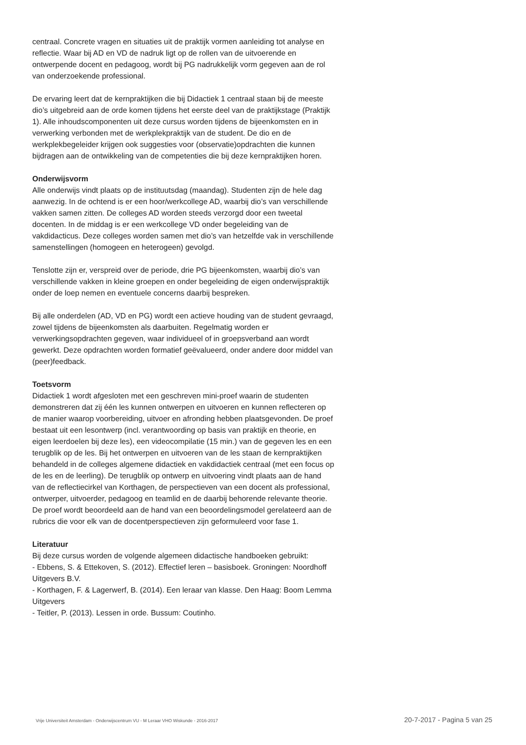centraal. Concrete vragen en situaties uit de praktijk vormen aanleiding tot analyse en reflectie. Waar bij AD en VD de nadruk ligt op de rollen van de uitvoerende en ontwerpende docent en pedagoog, wordt bij PG nadrukkelijk vorm gegeven aan de rol van onderzoekende professional.
De ervaring leert dat de kernpraktijken die bij Didactiek 1 centraal staan bij de meeste dio’s uitgebreid aan de orde komen tijdens het eerste deel van de praktijkstage (Praktijk 1). Alle inhoudscomponenten uit deze cursus worden tijdens de bijeenkomsten en in verwerking verbonden met de werkplekpraktijk van de student. De dio en de werkplekbegeleider krijgen ook suggesties voor (observatie)opdrachten die kunnen bijdragen aan de ontwikkeling van de competenties die bij deze kernpraktijken horen.
Onderwijsvorm
Alle onderwijs vindt plaats op de instituutsdag (maandag). Studenten zijn de hele dag aanwezig. In de ochtend is er een hoor/werkcollege AD, waarbij dio’s van verschillende vakken samen zitten. De colleges AD worden steeds verzorgd door een tweetal docenten. In de middag is er een werkcollege VD onder begeleiding van de vakdidacticus. Deze colleges worden samen met dio’s van hetzelfde vak in verschillende samenstellingen (homogeen en heterogeen) gevolgd.
Tenslotte zijn er, verspreid over de periode, drie PG bijeenkomsten, waarbij dio’s van verschillende vakken in kleine groepen en onder begeleiding de eigen onderwijspraktijk onder de loep nemen en eventuele concerns daarbij bespreken.
Bij alle onderdelen (AD, VD en PG) wordt een actieve houding van de student gevraagd, zowel tijdens de bijeenkomsten als daarbuiten. Regelmatig worden er verwerkingsopdrachten gegeven, waar individueel of in groepsverband aan wordt gewerkt. Deze opdrachten worden formatief geëvalueerd, onder andere door middel van (peer)feedback.
Toetsvorm
Didactiek 1 wordt afgesloten met een geschreven mini-proef waarin de studenten demonstreren dat zij één les kunnen ontwerpen en uitvoeren en kunnen reflecteren op de manier waarop voorbereiding, uitvoer en afronding hebben plaatsgevonden. De proef bestaat uit een lesontwerp (incl. verantwoording op basis van praktijk en theorie, en eigen leerdoelen bij deze les), een videocompilatie (15 min.) van de gegeven les en een terugblik op de les. Bij het ontwerpen en uitvoeren van de les staan de kernpraktijken behandeld in de colleges algemene didactiek en vakdidactiek centraal (met een focus op de les en de leerling). De terugblik op ontwerp en uitvoering vindt plaats aan de hand van de reflectiecirkel van Korthagen, de perspectieven van een docent als professional, ontwerper, uitvoerder, pedagoog en teamlid en de daarbij behorende relevante theorie. De proef wordt beoordeeld aan de hand van een beoordelingsmodel gerelateerd aan de rubrics die voor elk van de docentperspectieven zijn geformuleerd voor fase 1.
Literatuur
Bij deze cursus worden de volgende algemeen didactische handboeken gebruikt:
- Ebbens, S. & Ettekoven, S. (2012). Effectief leren – basisboek. Groningen: Noordhoff Uitgevers B.V.
- Korthagen, F. & Lagerwerf, B. (2014). Een leraar van klasse. Den Haag: Boom Lemma Uitgevers
- Teitler, P. (2013). Lessen in orde. Bussum: Coutinho.
Vrije Universiteit Amsterdam - Onderwijscentrum VU - M Leraar VHO Wiskunde - 2016-2017 20-7-2017 - Pagina 5 van 25